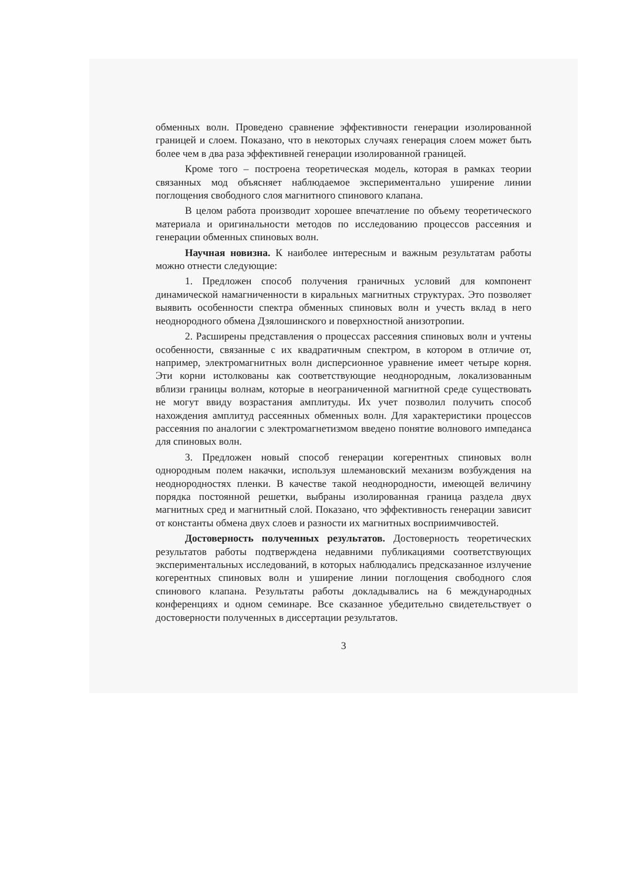обменных волн. Проведено сравнение эффективности генерации изолированной границей и слоем. Показано, что в некоторых случаях генерация слоем может быть более чем в два раза эффективней генерации изолированной границей.
Кроме того – построена теоретическая модель, которая в рамках теории связанных мод объясняет наблюдаемое экспериментально уширение линии поглощения свободного слоя магнитного спинового клапана.
В целом работа производит хорошее впечатление по объему теоретического материала и оригинальности методов по исследованию процессов рассеяния и генерации обменных спиновых волн.
Научная новизна. К наиболее интересным и важным результатам работы можно отнести следующие:
1. Предложен способ получения граничных условий для компонент динамической намагниченности в киральных магнитных структурах. Это позволяет выявить особенности спектра обменных спиновых волн и учесть вклад в него неоднородного обмена Дзялошинского и поверхностной анизотропии.
2. Расширены представления о процессах рассеяния спиновых волн и учтены особенности, связанные с их квадратичным спектром, в котором в отличие от, например, электромагнитных волн дисперсионное уравнение имеет четыре корня. Эти корни истолкованы как соответствующие неоднородным, локализованным вблизи границы волнам, которые в неограниченной магнитной среде существовать не могут ввиду возрастания амплитуды. Их учет позволил получить способ нахождения амплитуд рассеянных обменных волн. Для характеристики процессов рассеяния по аналогии с электромагнетизмом введено понятие волнового импеданса для спиновых волн.
3. Предложен новый способ генерации когерентных спиновых волн однородным полем накачки, используя шлемановский механизм возбуждения на неоднородностях пленки. В качестве такой неоднородности, имеющей величину порядка постоянной решетки, выбраны изолированная граница раздела двух магнитных сред и магнитный слой. Показано, что эффективность генерации зависит от константы обмена двух слоев и разности их магнитных восприимчивостей.
Достоверность полученных результатов. Достоверность теоретических результатов работы подтверждена недавними публикациями соответствующих экспериментальных исследований, в которых наблюдались предсказанное излучение когерентных спиновых волн и уширение линии поглощения свободного слоя спинового клапана. Результаты работы докладывались на 6 международных конференциях и одном семинаре. Все сказанное убедительно свидетельствует о достоверности полученных в диссертации результатов.
3